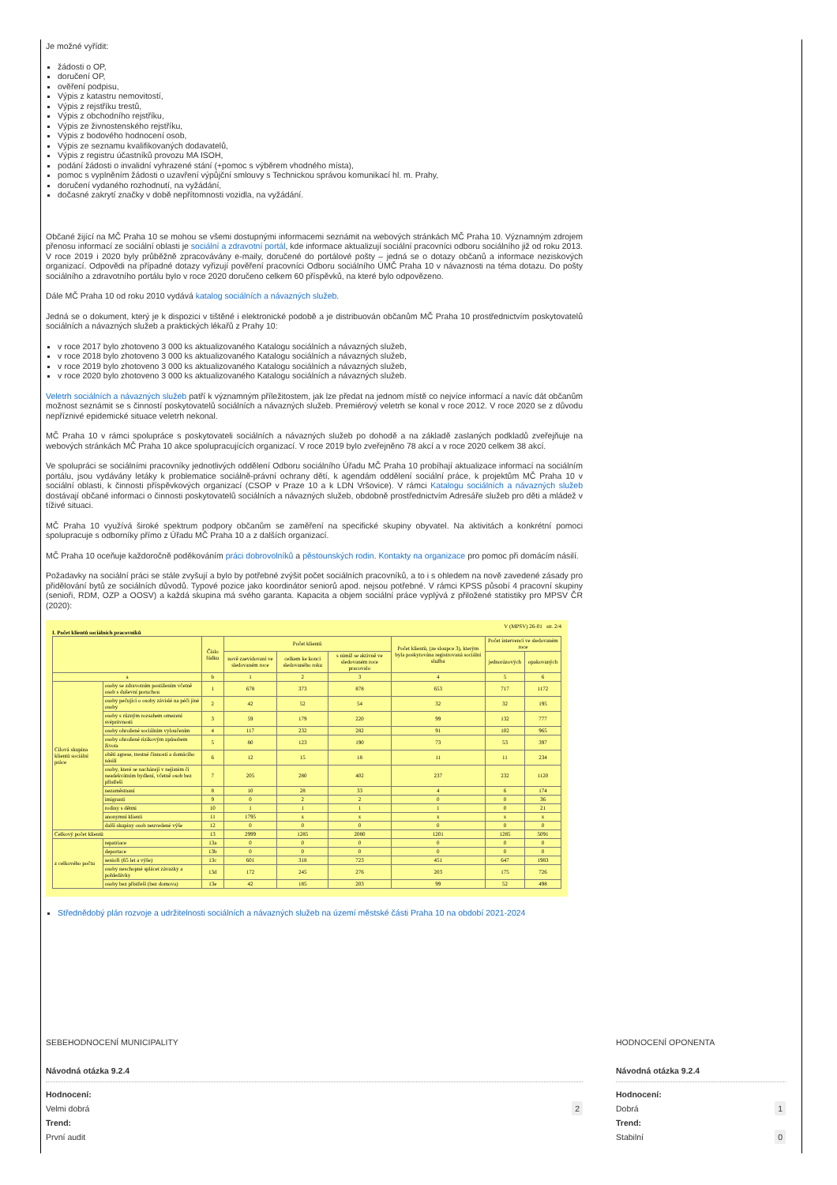Je možné vyřídit:
žádosti o OP,
doručení OP,
ověření podpisu,
Výpis z katastru nemovitostí,
Výpis z rejstříku trestů,
Výpis z obchodního rejstříku,
Výpis ze živnostenského rejstříku,
Výpis z bodového hodnocení osob,
Výpis ze seznamu kvalifikovaných dodavatelů,
Výpis z registru účastníků provozu MA ISOH,
podání žádosti o invalidní vyhrazené stání (+pomoc s výběrem vhodného místa),
pomoc s vyplněním žádosti o uzavření výpůjční smlouvy s Technickou správou komunikací hl. m. Prahy,
doručení vydaného rozhodnutí, na vyžádání,
dočasné zakrytí značky v době nepřítomnosti vozidla, na vyžádání.
Občané žijící na MČ Praha 10 se mohou se všemi dostupnými informacemi seznámit na webových stránkách MČ Praha 10. Významným zdrojem přenosu informací ze sociální oblasti je sociální a zdravotní portál, kde informace aktualizují sociální pracovníci odboru sociálního již od roku 2013. V roce 2019 i 2020 byly průběžně zpracovávány e-maily, doručené do portálové pošty – jedná se o dotazy občanů a informace neziskových organizací. Odpovědi na případné dotazy vyřizují pověření pracovníci Odboru sociálního ÚMČ Praha 10 v návaznosti na téma dotazu. Do pošty sociálního a zdravotního portálu bylo v roce 2020 doručeno celkem 60 příspěvků, na které bylo odpovězeno.
Dále MČ Praha 10 od roku 2010 vydává katalog sociálních a návazných služeb.
Jedná se o dokument, který je k dispozici v tištěné i elektronické podobě a je distribuován občanům MČ Praha 10 prostřednictvím poskytovatelů sociálních a návazných služeb a praktických lékařů z Prahy 10:
v roce 2017 bylo zhotoveno 3 000 ks aktualizovaného Katalogu sociálních a návazných služeb,
v roce 2018 bylo zhotoveno 3 000 ks aktualizovaného Katalogu sociálních a návazných služeb,
v roce 2019 bylo zhotoveno 3 000 ks aktualizovaného Katalogu sociálních a návazných služeb,
v roce 2020 bylo zhotoveno 3 000 ks aktualizovaného Katalogu sociálních a návazných služeb.
Veletrh sociálních a návazných služeb patří k významným příležitostem, jak lze předat na jednom místě co nejvíce informací a navíc dát občanům možnost seznámit se s činností poskytovatelů sociálních a návazných služeb. Premiérový veletrh se konal v roce 2012. V roce 2020 se z důvodu nepříznivé epidemické situace veletrh nekonal.
MČ Praha 10 v rámci spolupráce s poskytovateli sociálních a návazných služeb po dohodě a na základě zaslaných podkladů zveřejňuje na webových stránkách MČ Praha 10 akce spolupracujících organizací. V roce 2019 bylo zveřejněno 78 akcí a v roce 2020 celkem 38 akcí.
Ve spolupráci se sociálními pracovníky jednotlivých oddělení Odboru sociálního Úřadu MČ Praha 10 probíhají aktualizace informací na sociálním portálu, jsou vydávány letáky k problematice sociálně-právní ochrany dětí, k agendám oddělení sociální práce, k projektům MČ Praha 10 v sociální oblasti, k činnosti příspěvkových organizací (CSOP v Praze 10 a k LDN Vršovice). V rámci Katalogu sociálních a návazných služeb dostávají občané informaci o činnosti poskytovatelů sociálních a návazných služeb, obdobně prostřednictvím Adresáře služeb pro děti a mládež v tíživé situaci.
MČ Praha 10 využívá široké spektrum podpory občanům se zaměření na specifické skupiny obyvatel. Na aktivitách a konkrétní pomoci spolupracuje s odborníky přímo z Úřadu MČ Praha 10 a z dalších organizací.
MČ Praha 10 oceňuje každoročně poděkováním práci dobrovolníků a pěstounských rodin. Kontakty na organizace pro pomoc při domácím násilí.
Požadavky na sociální práci se stále zvyšují a bylo by potřebné zvýšit počet sociálních pracovníků, a to i s ohledem na nově zavedené zásady pro přidělování bytů ze sociálních důvodů. Typové pozice jako koordinátor seniorů apod. nejsou potřebné. V rámci KPSS působí 4 pracovní skupiny (senioři, RDM, OZP a OOSV) a každá skupina má svého garanta. Kapacita a objem sociální práce vyplývá z přiložené statistiky pro MPSV ČR (2020):
V (MPSV) 26-01 str. 2/4
I. Počet klientů sociálních pracovníků
| | | Číslo řádku | Počet klientů | | | Počet klientů, (ze sloupce 3), kterým byla poskytována registrovaná sociální služba | Počet intervencí ve sledovaném roce | |
| --- | --- | --- | --- | --- | --- | --- | --- | --- |
| | | | nově zaevidovaní ve sledovaném roce | celkem ke konci sledovaného roku | s nimiž se aktivně ve sledovaném roce pracovalo | | jednorázových | opakovaných |
| a | | b | 1 | 2 | 3 | 4 | 5 | 6 |
| Cílová skupina klientů sociální práce | osoby se zdravotním postižením včetně osob s duševní poruchou | 1 | 678 | 373 | 878 | 653 | 717 | 1172 |
| | osoby pečující o osoby závislé na péči jiné osoby | 2 | 42 | 52 | 54 | 32 | 32 | 195 |
| | osoby s různým rozsahem omezení svéprávnosti | 3 | 59 | 179 | 220 | 99 | 132 | 777 |
| | osoby ohrožené sociálním vyloučením | 4 | 117 | 232 | 282 | 91 | 102 | 965 |
| | osoby ohrožené rizikovým způsobem života | 5 | 80 | 123 | 190 | 73 | 53 | 397 |
| | oběti agrese, trestné činnosti a domácího násilí | 6 | 12 | 15 | 18 | 11 | 11 | 234 |
| | osoby, které se nacházejí v nejistém či neadekvátním bydlení, včetně osob bez přístřeší | 7 | 205 | 280 | 402 | 237 | 232 | 1120 |
| | nezaměstnaní | 8 | 10 | 28 | 33 | 4 | 6 | 174 |
| | imigranti | 9 | 0 | 2 | 2 | 0 | 0 | 36 |
| | rodiny s dětmi | 10 | 1 | 1 | 1 | 1 | 0 | 21 |
| | anonymní klienti | 11 | 1795 | x | x | x | x | x |
| | další skupiny osob neuvedené výše | 12 | 0 | 0 | 0 | 0 | 0 | 0 |
| Celkový počet klientů | | 13 | 2999 | 1285 | 2080 | 1201 | 1285 | 5091 |
| z celkového počtu | repatriace | 13a | 0 | 0 | 0 | 0 | 0 | 0 |
| | deportace | 13b | 0 | 0 | 0 | 0 | 0 | 0 |
| | senioři (65 let a výše) | 13c | 601 | 318 | 723 | 451 | 647 | 1983 |
| | osoby neschopné splácet závazky a pohledávky | 13d | 172 | 245 | 276 | 203 | 175 | 726 |
| | osoby bez přístřeší (bez domova) | 13e | 42 | 185 | 203 | 99 | 52 | 498 |
Střednědobý plán rozvoje a udržitelnosti sociálních a návazných služeb na území městské části Praha 10 na období 2021-2024
SEBEHODNOCENÍ MUNICIPALITY
Návodná otázka 9.2.4
Hodnocení:
Velmi dobrá 2
Trend:
První audit
HODNOCENÍ OPONENTA
Návodná otázka 9.2.4
Hodnocení:
Dobrá 1
Trend:
Stabilní 0